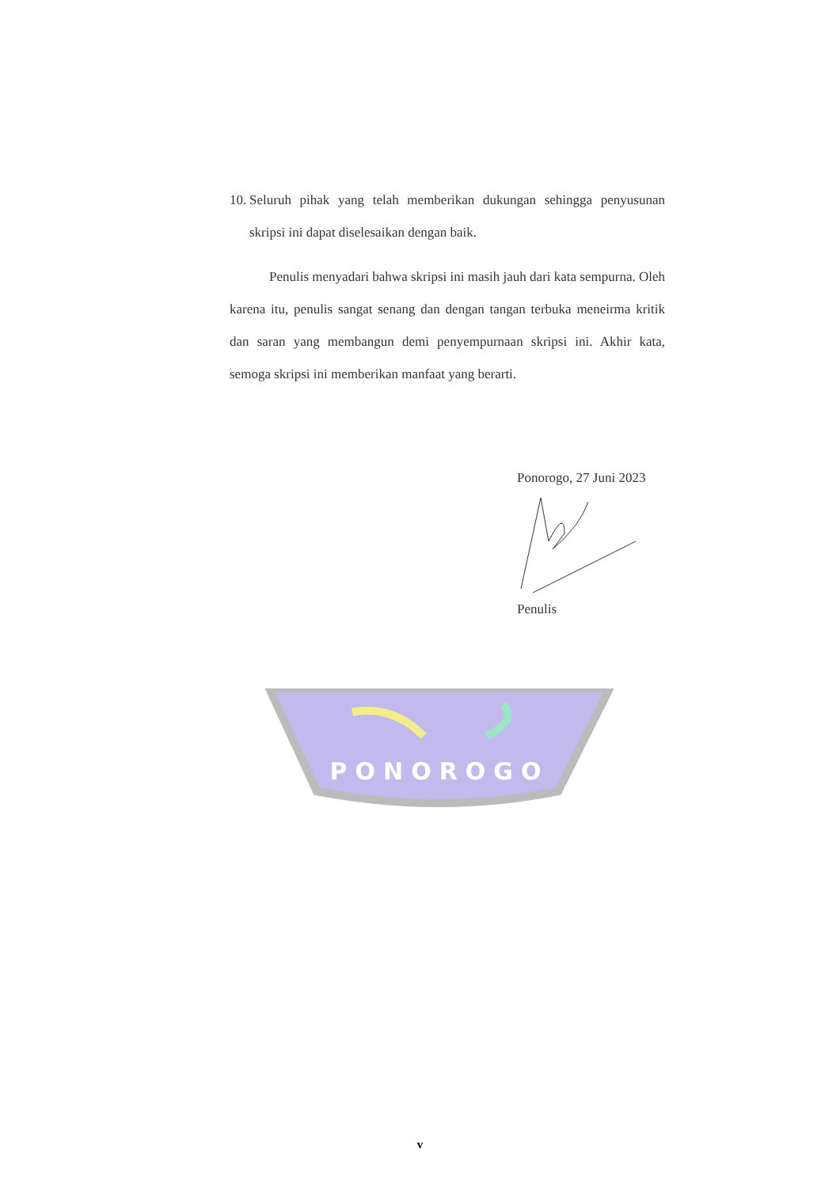PONOROGO
10. Seluruh pihak yang telah memberikan dukungan sehingga penyusunan skripsi ini dapat diselesaikan dengan baik.
Penulis menyadari bahwa skripsi ini masih jauh dari kata sempurna. Oleh karena itu, penulis sangat senang dan dengan tangan terbuka meneirma kritik dan saran yang membangun demi penyempurnaan skripsi ini. Akhir kata, semoga skripsi ini memberikan manfaat yang berarti.
Ponorogo, 27 Juni 2023
Penulis
v